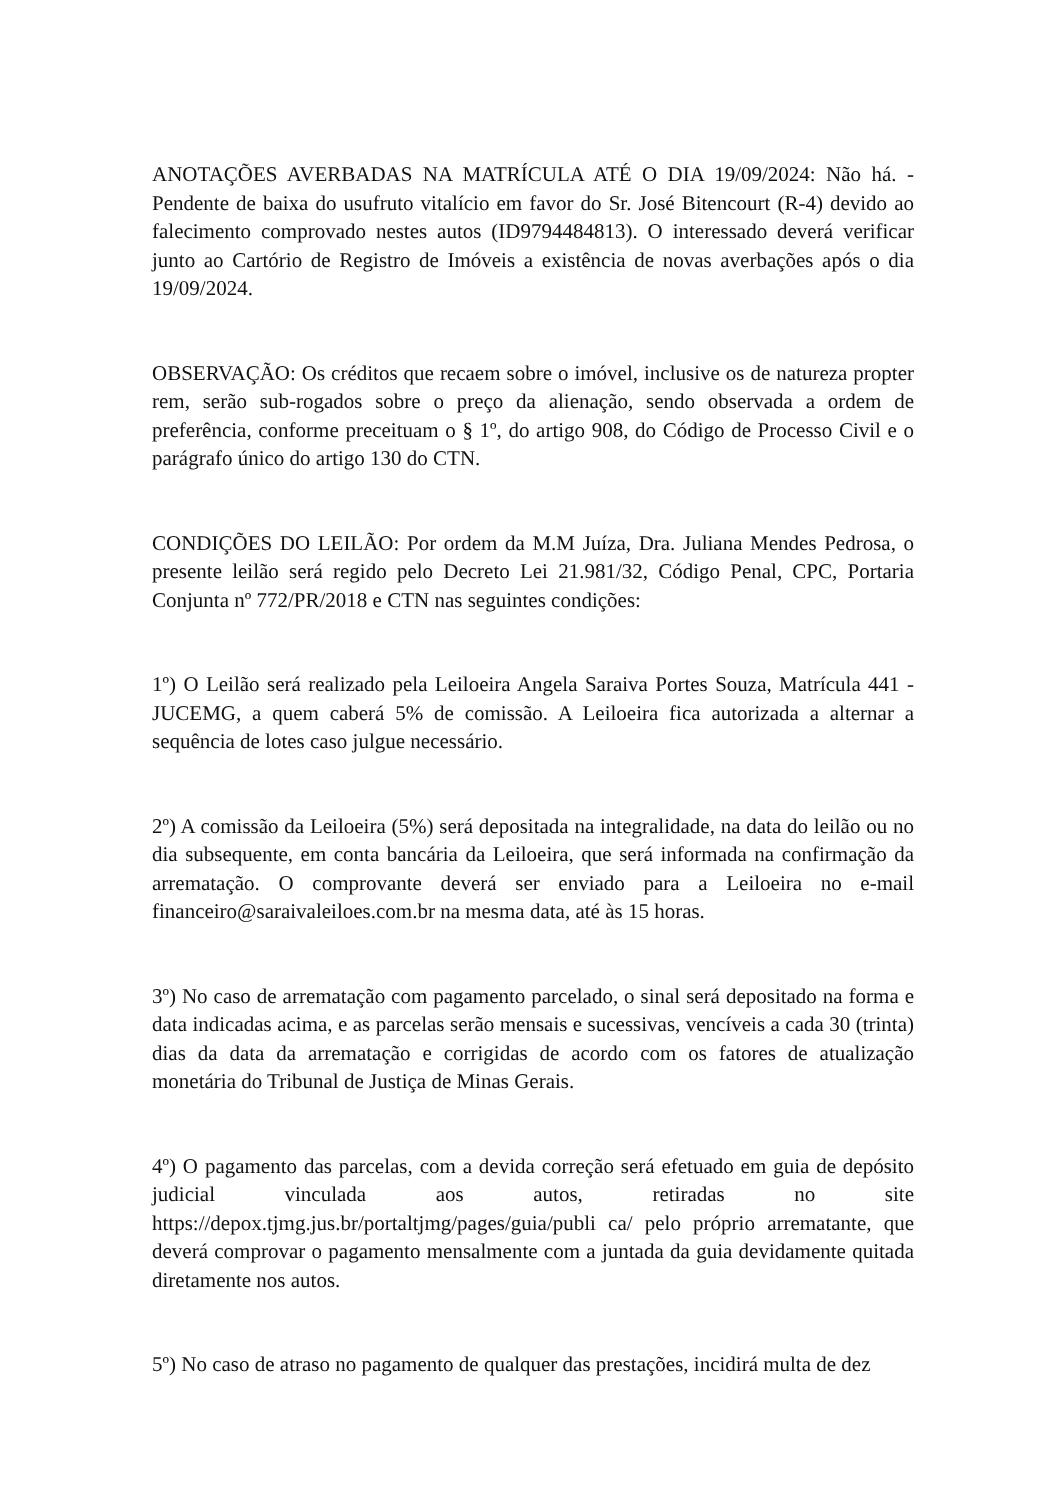ANOTAÇÕES AVERBADAS NA MATRÍCULA ATÉ O DIA 19/09/2024: Não há. - Pendente de baixa do usufruto vitalício em favor do Sr. José Bitencourt (R-4) devido ao falecimento comprovado nestes autos (ID9794484813). O interessado deverá verificar junto ao Cartório de Registro de Imóveis a existência de novas averbações após o dia 19/09/2024.
OBSERVAÇÃO: Os créditos que recaem sobre o imóvel, inclusive os de natureza propter rem, serão sub-rogados sobre o preço da alienação, sendo observada a ordem de preferência, conforme preceituam o § 1º, do artigo 908, do Código de Processo Civil e o parágrafo único do artigo 130 do CTN.
CONDIÇÕES DO LEILÃO: Por ordem da M.M Juíza, Dra. Juliana Mendes Pedrosa, o presente leilão será regido pelo Decreto Lei 21.981/32, Código Penal, CPC, Portaria Conjunta nº 772/PR/2018 e CTN nas seguintes condições:
1º) O Leilão será realizado pela Leiloeira Angela Saraiva Portes Souza, Matrícula 441 - JUCEMG, a quem caberá 5% de comissão. A Leiloeira fica autorizada a alternar a sequência de lotes caso julgue necessário.
2º) A comissão da Leiloeira (5%) será depositada na integralidade, na data do leilão ou no dia subsequente, em conta bancária da Leiloeira, que será informada na confirmação da arrematação. O comprovante deverá ser enviado para a Leiloeira no e-mail financeiro@saraivaleiloes.com.br na mesma data, até às 15 horas.
3º) No caso de arrematação com pagamento parcelado, o sinal será depositado na forma e data indicadas acima, e as parcelas serão mensais e sucessivas, vencíveis a cada 30 (trinta) dias da data da arrematação e corrigidas de acordo com os fatores de atualização monetária do Tribunal de Justiça de Minas Gerais.
4º) O pagamento das parcelas, com a devida correção será efetuado em guia de depósito judicial vinculada aos autos, retiradas no site https://depox.tjmg.jus.br/portaltjmg/pages/guia/publi ca/ pelo próprio arrematante, que deverá comprovar o pagamento mensalmente com a juntada da guia devidamente quitada diretamente nos autos.
5º) No caso de atraso no pagamento de qualquer das prestações, incidirá multa de dez